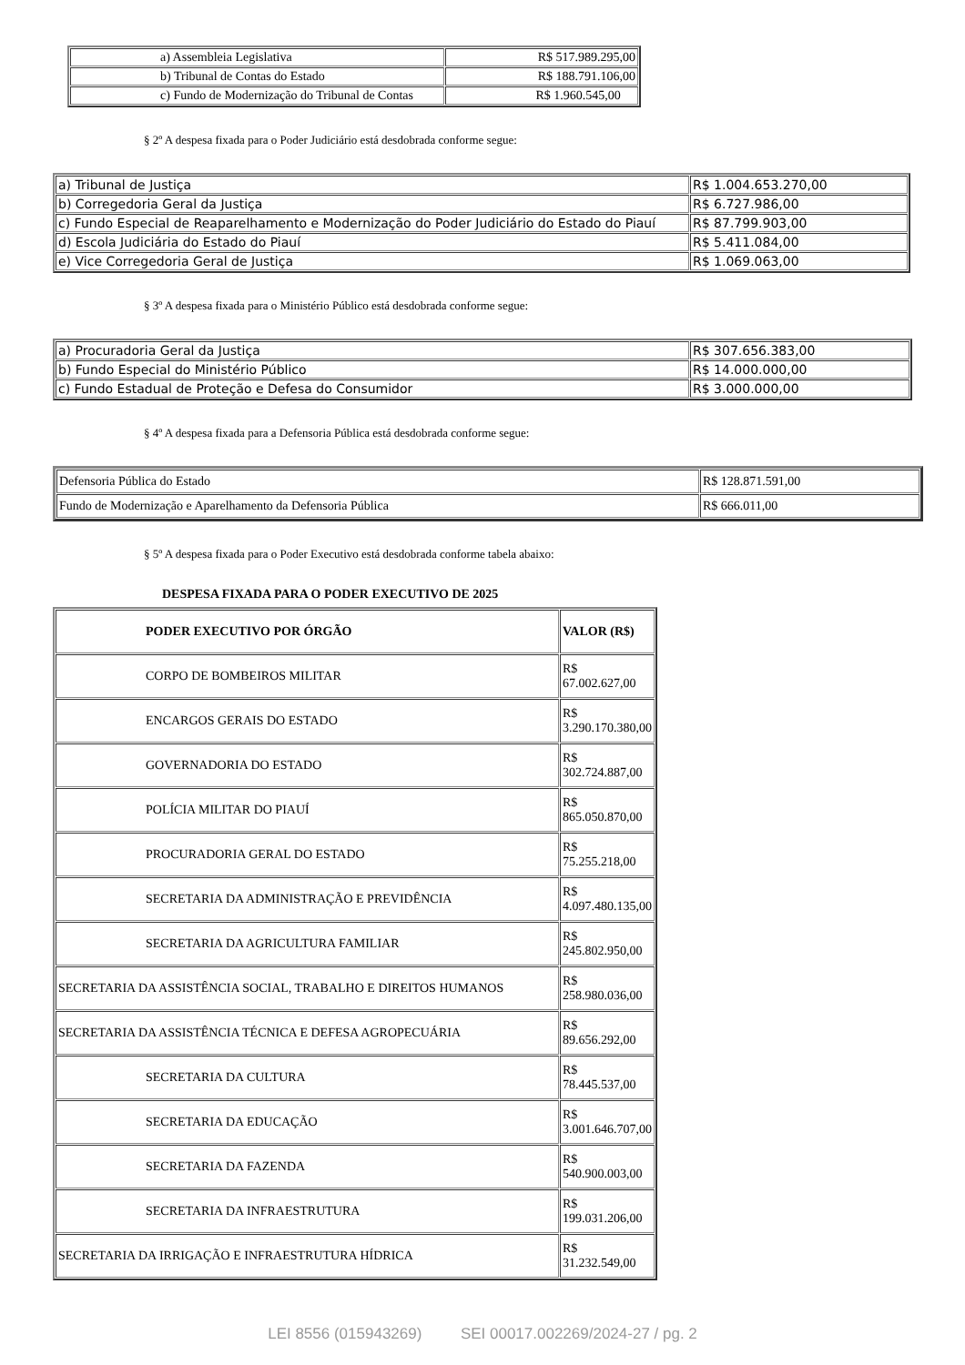| a) Assembleia Legislativa | R$ 517.989.295,00 |
| b) Tribunal de Contas do Estado | R$ 188.791.106,00 |
| c) Fundo de Modernização do Tribunal de Contas | R$ 1.960.545,00 |
§ 2º A despesa fixada para o Poder Judiciário está desdobrada conforme segue:
| a) Tribunal de Justiça | R$ 1.004.653.270,00 |
| b) Corregedoria Geral da Justiça | R$ 6.727.986,00 |
| c) Fundo Especial de Reaparelhamento e Modernização do Poder Judiciário do Estado do Piauí | R$ 87.799.903,00 |
| d) Escola Judiciária do Estado do Piauí | R$ 5.411.084,00 |
| e) Vice Corregedoria Geral de Justiça | R$ 1.069.063,00 |
§ 3º A despesa fixada para o Ministério Público está desdobrada conforme segue:
| a) Procuradoria Geral da Justiça | R$ 307.656.383,00 |
| b) Fundo Especial do Ministério Público | R$ 14.000.000,00 |
| c) Fundo Estadual de Proteção e Defesa do Consumidor | R$ 3.000.000,00 |
§ 4º A despesa fixada para a Defensoria Pública está desdobrada conforme segue:
| Defensoria Pública do Estado | R$ 128.871.591,00 |
| Fundo de Modernização e Aparelhamento da Defensoria Pública | R$ 666.011,00 |
§ 5º A despesa fixada para o Poder Executivo está desdobrada conforme tabela abaixo:
DESPESA FIXADA PARA O PODER EXECUTIVO DE 2025
| PODER EXECUTIVO POR ÓRGÃO | VALOR (R$) |
| --- | --- |
| CORPO DE BOMBEIROS MILITAR | R$ 67.002.627,00 |
| ENCARGOS GERAIS DO ESTADO | R$ 3.290.170.380,00 |
| GOVERNADORIA DO ESTADO | R$ 302.724.887,00 |
| POLÍCIA MILITAR DO PIAUÍ | R$ 865.050.870,00 |
| PROCURADORIA GERAL DO ESTADO | R$ 75.255.218,00 |
| SECRETARIA DA ADMINISTRAÇÃO E PREVIDÊNCIA | R$ 4.097.480.135,00 |
| SECRETARIA DA AGRICULTURA FAMILIAR | R$ 245.802.950,00 |
| SECRETARIA DA ASSISTÊNCIA SOCIAL, TRABALHO E DIREITOS HUMANOS | R$ 258.980.036,00 |
| SECRETARIA DA ASSISTÊNCIA TÉCNICA E DEFESA AGROPECUÁRIA | R$ 89.656.292,00 |
| SECRETARIA DA CULTURA | R$ 78.445.537,00 |
| SECRETARIA DA EDUCAÇÃO | R$ 3.001.646.707,00 |
| SECRETARIA DA FAZENDA | R$ 540.900.003,00 |
| SECRETARIA DA INFRAESTRUTURA | R$ 199.031.206,00 |
| SECRETARIA DA IRRIGAÇÃO E INFRAESTRUTURA HÍDRICA | R$ 31.232.549,00 |
LEI 8556 (015943269) SEI 00017.002269/2024-27 / pg. 2